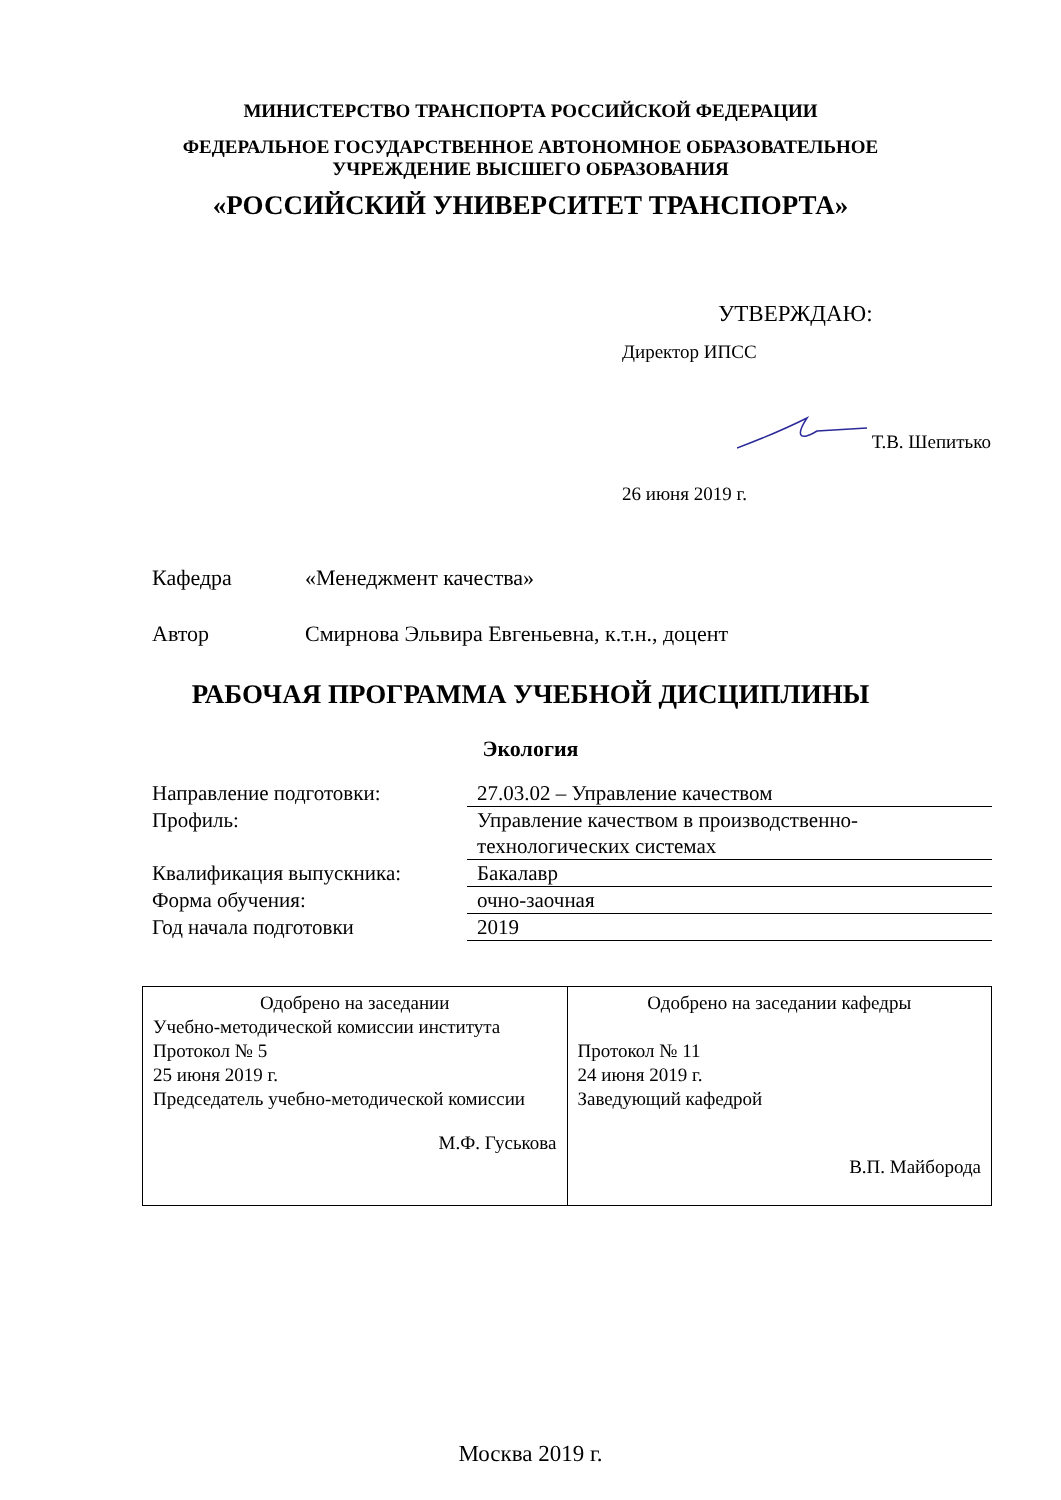МИНИСТЕРСТВО ТРАНСПОРТА РОССИЙСКОЙ ФЕДЕРАЦИИ
ФЕДЕРАЛЬНОЕ ГОСУДАРСТВЕННОЕ АВТОНОМНОЕ ОБРАЗОВАТЕЛЬНОЕ
УЧРЕЖДЕНИЕ ВЫСШЕГО ОБРАЗОВАНИЯ
«РОССИЙСКИЙ УНИВЕРСИТЕТ ТРАНСПОРТА»
УТВЕРЖДАЮ:
Директор ИПСС
Т.В. Шепитько
26 июня 2019 г.
Кафедра «Менеджмент качества»
Автор Смирнова Эльвира Евгеньевна, к.т.н., доцент
РАБОЧАЯ ПРОГРАММА УЧЕБНОЙ ДИСЦИПЛИНЫ
Экология
| Направление подготовки: | 27.03.02 – Управление качеством |
| Профиль: | Управление качеством в производственно-технологических системах |
| Квалификация выпускника: | Бакалавр |
| Форма обучения: | очно-заочная |
| Год начала подготовки | 2019 |
| Одобрено на заседании Учебно-методической комиссии института Протокол № 5 25 июня 2019 г. Председатель учебно-методической комиссии М.Ф. Гуськова | Одобрено на заседании кафедры Протокол № 11 24 июня 2019 г. Заведующий кафедрой В.П. Майборода |
Москва 2019 г.